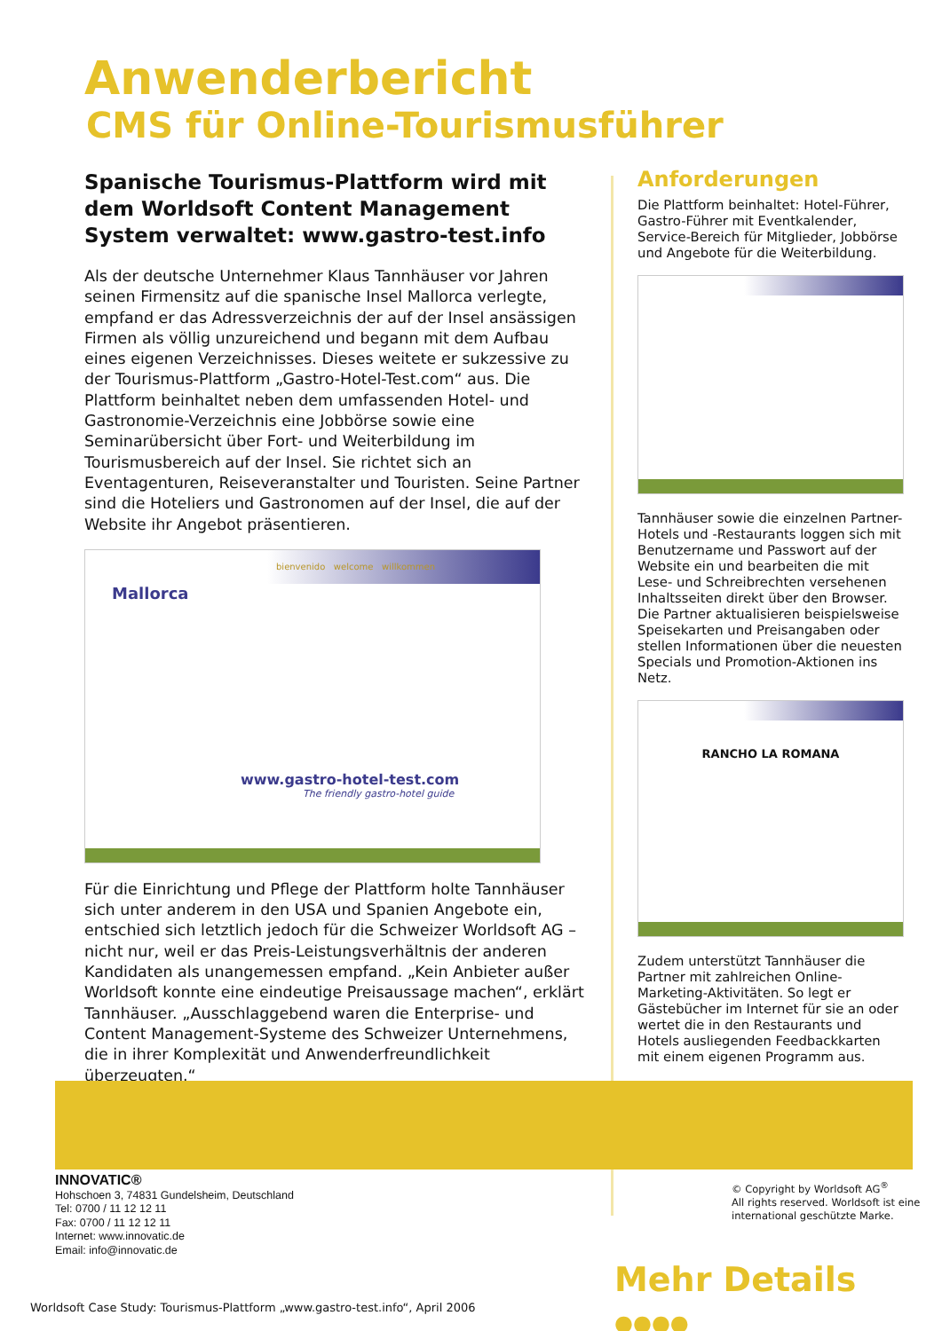Anwenderbericht
CMS für Online-Tourismusführer
Spanische Tourismus-Plattform wird mit dem Worldsoft Content Management System verwaltet: www.gastro-test.info
Als der deutsche Unternehmer Klaus Tannhäuser vor Jahren seinen Firmensitz auf die spanische Insel Mallorca verlegte, empfand er das Adressverzeichnis der auf der Insel ansässigen Firmen als völlig unzureichend und begann mit dem Aufbau eines eigenen Verzeichnisses. Dieses weitete er sukzessive zu der Tourismus-Plattform „Gastro-Hotel-Test.com“ aus. Die Plattform beinhaltet neben dem umfassenden Hotel- und Gastronomie-Verzeichnis eine Jobbörse sowie eine Seminarübersicht über Fort- und Weiterbildung im Tourismusbereich auf der Insel. Sie richtet sich an Eventagenturen, Reiseveranstalter und Touristen. Seine Partner sind die Hoteliers und Gastronomen auf der Insel, die auf der Website ihr Angebot präsentieren.
bienvenido welcome willkommen
Mallorca
www.gastro-hotel-test.com
The friendly gastro-hotel guide
Für die Einrichtung und Pflege der Plattform holte Tannhäuser sich unter anderem in den USA und Spanien Angebote ein, entschied sich letztlich jedoch für die Schweizer Worldsoft AG – nicht nur, weil er das Preis-Leistungsverhältnis der anderen Kandidaten als unangemessen empfand. „Kein Anbieter außer Worldsoft konnte eine eindeutige Preisaussage machen“, erklärt Tannhäuser. „Ausschlaggebend waren die Enterprise- und Content Management-Systeme des Schweizer Unternehmens, die in ihrer Komplexität und Anwenderfreundlichkeit überzeugten.“
Anforderungen
Die Plattform beinhaltet: Hotel-Führer, Gastro-Führer mit Eventkalender, Service-Bereich für Mitglieder, Jobbörse und Angebote für die Weiterbildung.
Tannhäuser sowie die einzelnen Partner-Hotels und -Restaurants loggen sich mit Benutzername und Passwort auf der Website ein und bearbeiten die mit Lese- und Schreibrechten versehenen Inhaltsseiten direkt über den Browser. Die Partner aktualisieren beispielsweise Speisekarten und Preisangaben oder stellen Informationen über die neuesten Specials und Promotion-Aktionen ins Netz.
RANCHO LA ROMANA
Zudem unterstützt Tannhäuser die Partner mit zahlreichen Online-Marketing-Aktivitäten. So legt er Gästebücher im Internet für sie an oder wertet die in den Restaurants und Hotels ausliegenden Feedbackkarten mit einem eigenen Programm aus.
INNOVATIC®
Hohschoen 3, 74831 Gundelsheim, Deutschland
Tel: 0700 / 11 12 12 11
Fax: 0700 / 11 12 12 11
Internet: www.innovatic.de
Email: info@innovatic.de
© Copyright by Worldsoft AG<sup>®</sup>
All rights reserved. Worldsoft ist eine
international geschützte Marke.
Mehr Details ●●●●
Worldsoft Case Study: Tourismus-Plattform „www.gastro-test.info“, April 2006